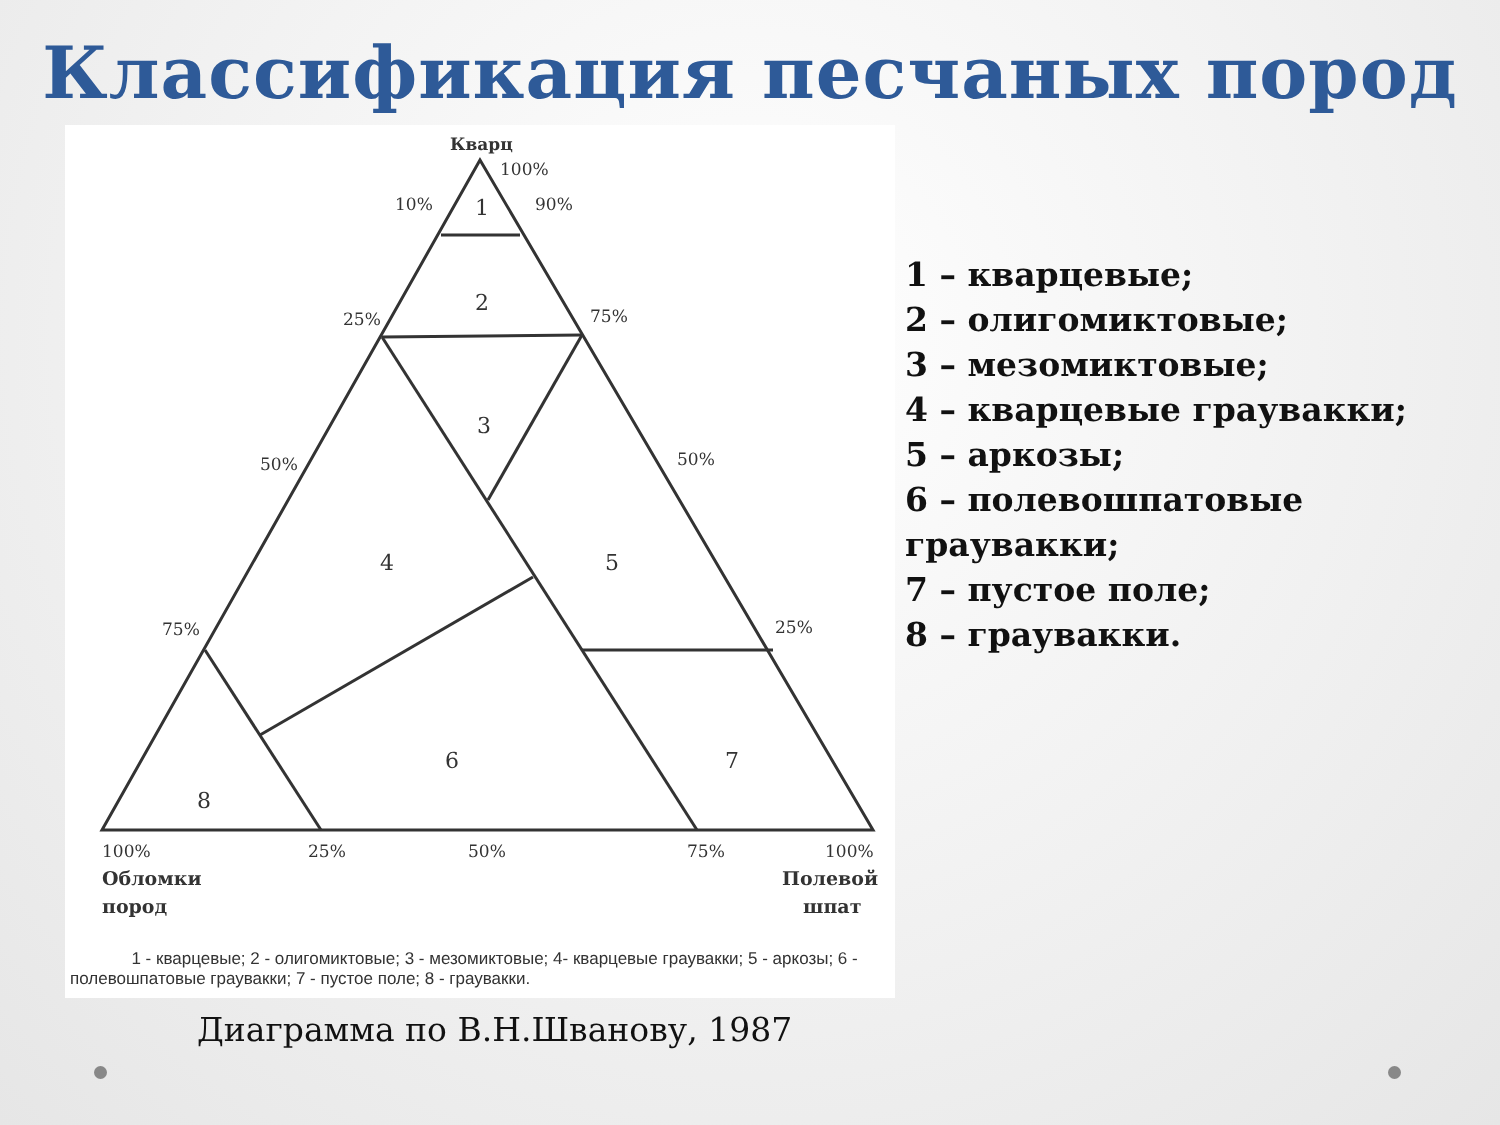Классификация песчаных пород
Кварц
100%
10%
90%
25%
75%
50%
50%
75%
25%
1
2
3
4
5
6
7
8
100%
25%
50%
75%
100%
Обломки
пород
Полевой
шпат
1 - кварцевые; 2 - олигомиктовые; 3 - мезомиктовые; 4- кварцевые граувакки; 5 - аркозы; 6 - полевошпатовые граувакки; 7 - пустое поле; 8 - граувакки.
1 – кварцевые;
2 – олигомиктовые;
3 – мезомиктовые;
4 – кварцевые граувакки;
5 – аркозы;
6 – полевошпатовые
граувакки;
7 – пустое поле;
8 – граувакки.
Диаграмма по В.Н.Шванову, 1987